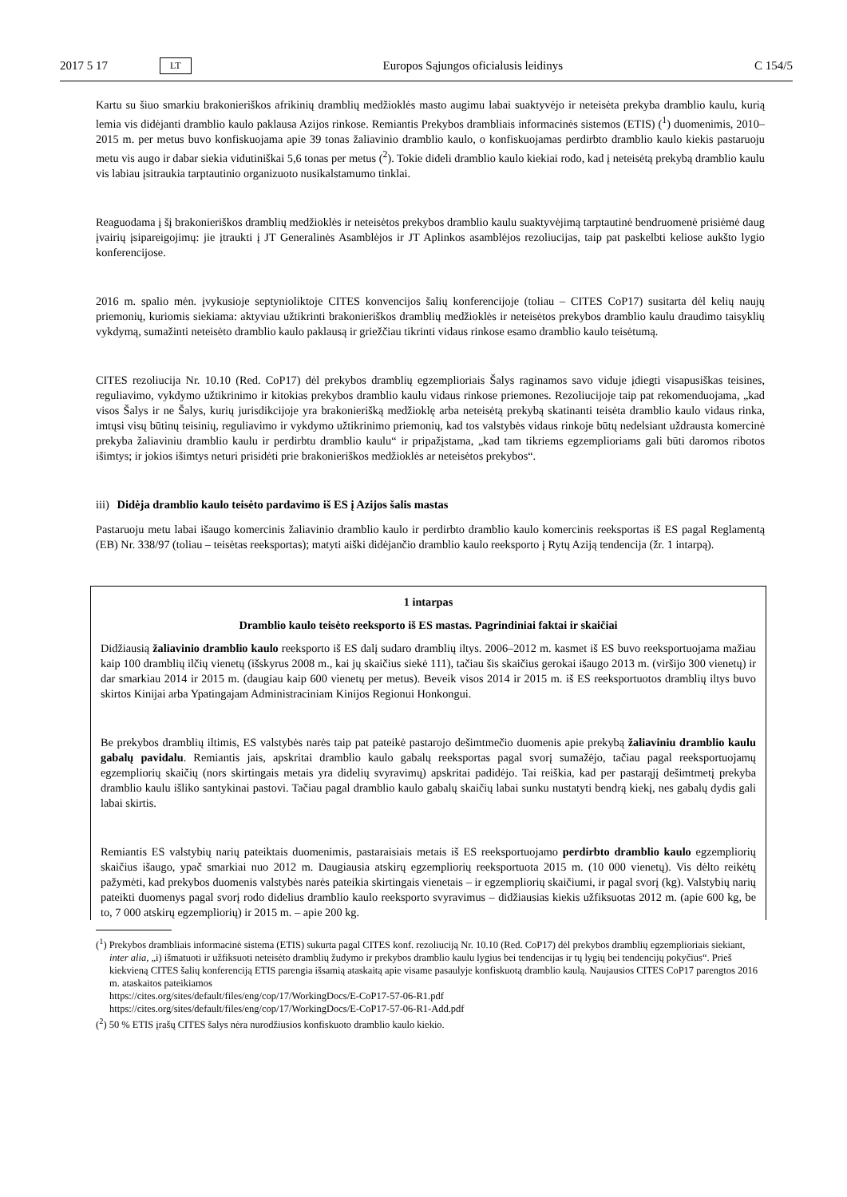2017 5 17 LT Europos Sąjungos oficialusis leidinys C 154/5
Kartu su šiuo smarkiu brakonieriškos afrikinių dramblių medžioklės masto augimu labai suaktyvėjo ir neteisėta prekyba dramblio kaulu, kurią lemia vis didėjanti dramblio kaulo paklausa Azijos rinkose. Remiantis Prekybos drambliais informacinės sistemos (ETIS) (<sup>1</sup>) duomenimis, 2010–2015 m. per metus buvo konfiskuojama apie 39 tonas žaliavinio dramblio kaulo, o konfiskuojamas perdirbto dramblio kaulo kiekis pastaruoju metu vis augo ir dabar siekia vidutiniškai 5,6 tonas per metus (<sup>2</sup>). Tokie dideli dramblio kaulo kiekiai rodo, kad į neteisėtą prekybą dramblio kaulu vis labiau įsitraukia tarptautinio organizuoto nusikalstamumo tinklai.
Reaguodama į šį brakonieriškos dramblių medžioklės ir neteisėtos prekybos dramblio kaulu suaktyvėjimą tarptautinė bendruomenė prisiėmė daug įvairių įsipareigojimų: jie įtraukti į JT Generalinės Asamblėjos ir JT Aplinkos asamblėjos rezoliucijas, taip pat paskelbti keliose aukšto lygio konferencijose.
2016 m. spalio mėn. įvykusioje septynioliktoje CITES konvencijos šalių konferencijoje (toliau – CITES CoP17) susitarta dėl kelių naujų priemonių, kuriomis siekiama: aktyviau užtikrinti brakonieriškos dramblių medžioklės ir neteisėtos prekybos dramblio kaulu draudimo taisyklių vykdymą, sumažinti neteisėto dramblio kaulo paklausą ir griežčiau tikrinti vidaus rinkose esamo dramblio kaulo teisėtumą.
CITES rezoliucija Nr. 10.10 (Red. CoP17) dėl prekybos dramblių egzemplioriais Šalys raginamos savo viduje įdiegti visapusiškas teisines, reguliavimo, vykdymo užtikrinimo ir kitokias prekybos dramblio kaulu vidaus rinkose priemones. Rezoliucijoje taip pat rekomenduojama, „kad visos Šalys ir ne Šalys, kurių jurisdikcijoje yra brakonierišką medžioklę arba neteisėtą prekybą skatinanti teisėta dramblio kaulo vidaus rinka, imtųsi visų būtinų teisinių, reguliavimo ir vykdymo užtikrinimo priemonių, kad tos valstybės vidaus rinkoje būtų nedelsiant uždrausta komercinė prekyba žaliaviniu dramblio kaulu ir perdirbtu dramblio kaulu“ ir pripažįstama, „kad tam tikriems egzemplioriams gali būti daromos ribotos išimtys; ir jokios išimtys neturi prisidėti prie brakonieriškos medžioklės ar neteisėtos prekybos“.
iii) Didėja dramblio kaulo teisėto pardavimo iš ES į Azijos šalis mastas
Pastaruoju metu labai išaugo komercinis žaliavinio dramblio kaulo ir perdirbto dramblio kaulo komercinis reeksportas iš ES pagal Reglamentą (EB) Nr. 338/97 (toliau – teisėtas reeksportas); matyti aiški didėjančio dramblio kaulo reeksporto į Rytų Aziją tendencija (žr. 1 intarpą).
1 intarpas
Dramblio kaulo teisėto reeksporto iš ES mastas. Pagrindiniai faktai ir skaičiai
Didžiausią žaliavinio dramblio kaulo reeksporto iš ES dalį sudaro dramblių iltys. 2006–2012 m. kasmet iš ES buvo reeksportuojama mažiau kaip 100 dramblių ilčių vienetų (išskyrus 2008 m., kai jų skaičius siekė 111), tačiau šis skaičius gerokai išaugo 2013 m. (viršijo 300 vienetų) ir dar smarkiau 2014 ir 2015 m. (daugiau kaip 600 vienetų per metus). Beveik visos 2014 ir 2015 m. iš ES reeksportuotos dramblių iltys buvo skirtos Kinijai arba Ypatingajam Administraciniam Kinijos Regionui Honkongui.
Be prekybos dramblių iltimis, ES valstybės narės taip pat pateikė pastarojo dešimtmečio duomenis apie prekybą žaliaviniu dramblio kaulu gabalų pavidalu. Remiantis jais, apskritai dramblio kaulo gabalų reeksportas pagal svorį sumažėjo, tačiau pagal reeksportuojamų egzempliorių skaičių (nors skirtingais metais yra didelių svyravimų) apskritai padidėjo. Tai reiškia, kad per pastarąjį dešimtmetį prekyba dramblio kaulu išliko santykinai pastovi. Tačiau pagal dramblio kaulo gabalų skaičių labai sunku nustatyti bendrą kiekį, nes gabalų dydis gali labai skirtis.
Remiantis ES valstybių narių pateiktais duomenimis, pastaraisiais metais iš ES reeksportuojamo perdirbto dramblio kaulo egzempliorių skaičius išaugo, ypač smarkiai nuo 2012 m. Daugiausia atskirų egzempliorių reeksportuota 2015 m. (10 000 vienetų). Vis dėlto reikėtų pažymėti, kad prekybos duomenis valstybės narės pateikia skirtingais vienetais – ir egzempliorių skaičiumi, ir pagal svorį (kg). Valstybių narių pateikti duomenys pagal svorį rodo didelius dramblio kaulo reeksporto svyravimus – didžiausias kiekis užfiksuotas 2012 m. (apie 600 kg, be to, 7 000 atskirų egzempliorių) ir 2015 m. – apie 200 kg.
(<sup>1</sup>) Prekybos drambliais informacinė sistema (ETIS) sukurta pagal CITES konf. rezoliuciją Nr. 10.10 (Red. CoP17) dėl prekybos dramblių egzemplioriais siekiant, inter alia, „i) išmatuoti ir užfiksuoti neteisėto dramblių žudymo ir prekybos dramblio kaulu lygius bei tendencijas ir tų lygių bei tendencijų pokyčius“. Prieš kiekvieną CITES šalių konferenciją ETIS parengia išsamią ataskaitą apie visame pasaulyje konfiskuotą dramblio kaulą. Naujausios CITES CoP17 parengtos 2016 m. ataskaitos pateikiamos
https://cites.org/sites/default/files/eng/cop/17/WorkingDocs/E-CoP17-57-06-R1.pdf
https://cites.org/sites/default/files/eng/cop/17/WorkingDocs/E-CoP17-57-06-R1-Add.pdf
(<sup>2</sup>) 50 % ETIS įrašų CITES šalys nėra nurodžiusios konfiskuoto dramblio kaulo kiekio.